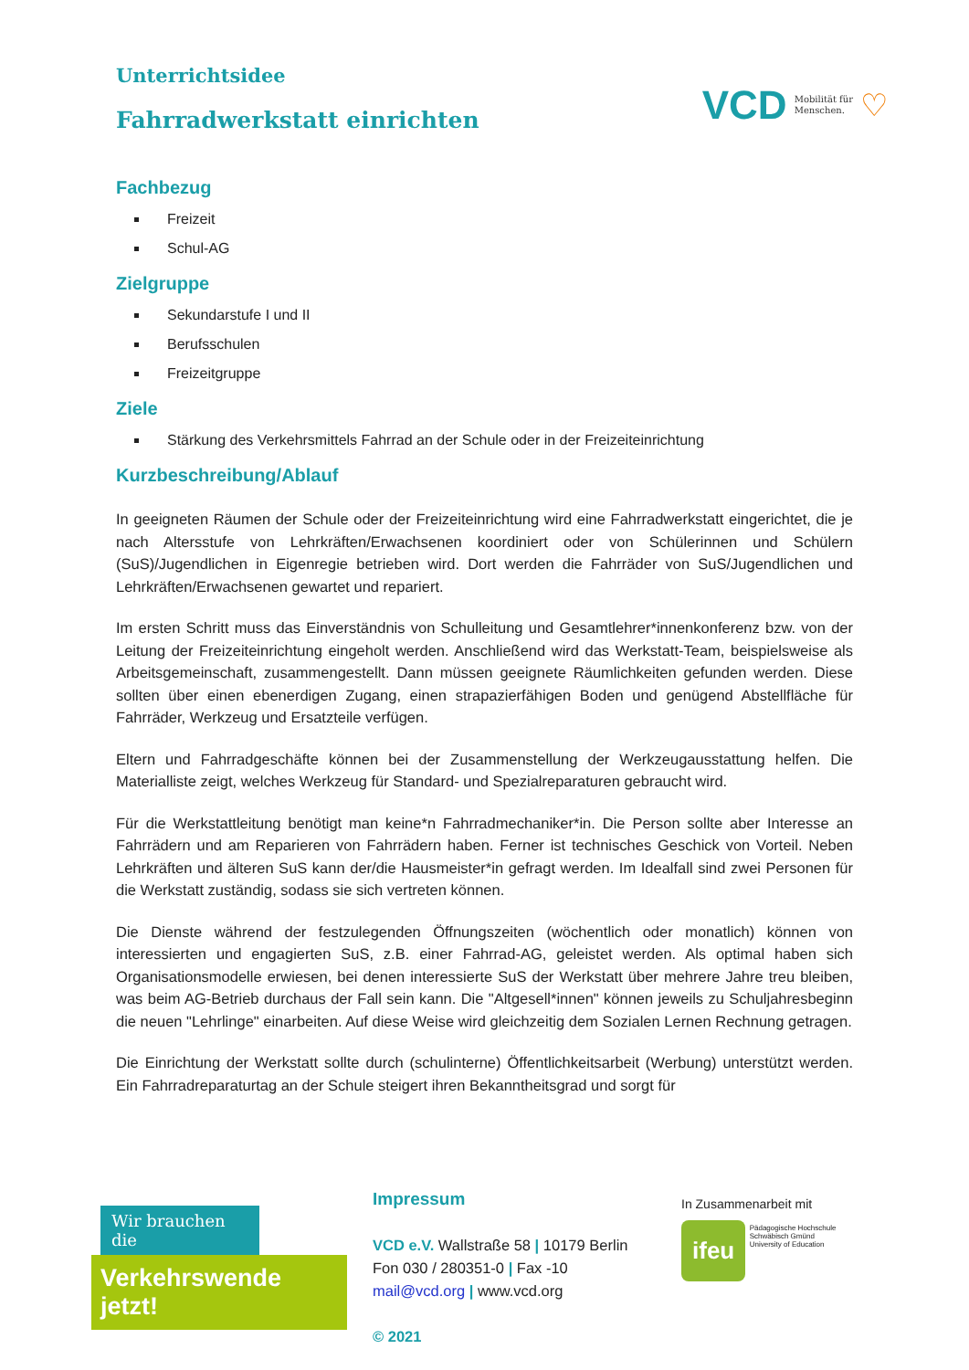Unterrichtsidee
Fahrradwerkstatt einrichten
VCD Mobilität für
Menschen. ♡
Fachbezug
Freizeit
Schul-AG
Zielgruppe
Sekundarstufe I und II
Berufsschulen
Freizeitgruppe
Ziele
Stärkung des Verkehrsmittels Fahrrad an der Schule oder in der Freizeiteinrichtung
Kurzbeschreibung/Ablauf
In geeigneten Räumen der Schule oder der Freizeiteinrichtung wird eine Fahrradwerkstatt eingerichtet, die je nach Altersstufe von Lehrkräften/Erwachsenen koordiniert oder von Schülerinnen und Schülern (SuS)/Jugendlichen in Eigenregie betrieben wird. Dort werden die Fahrräder von SuS/Jugendlichen und Lehrkräften/Erwachsenen gewartet und repariert.
Im ersten Schritt muss das Einverständnis von Schulleitung und Gesamtlehrer*innenkonferenz bzw. von der Leitung der Freizeiteinrichtung eingeholt werden. Anschließend wird das Werkstatt-Team, beispielsweise als Arbeitsgemeinschaft, zusammengestellt. Dann müssen geeignete Räumlichkeiten gefunden werden. Diese sollten über einen ebenerdigen Zugang, einen strapazierfähigen Boden und genügend Abstellfläche für Fahrräder, Werkzeug und Ersatzteile verfügen.
Eltern und Fahrradgeschäfte können bei der Zusammenstellung der Werkzeugausstattung helfen. Die Materialliste zeigt, welches Werkzeug für Standard- und Spezialreparaturen gebraucht wird.
Für die Werkstattleitung benötigt man keine*n Fahrradmechaniker*in. Die Person sollte aber Interesse an Fahrrädern und am Reparieren von Fahrrädern haben. Ferner ist technisches Geschick von Vorteil. Neben Lehrkräften und älteren SuS kann der/die Hausmeister*in gefragt werden. Im Idealfall sind zwei Personen für die Werkstatt zuständig, sodass sie sich vertreten können.
Die Dienste während der festzulegenden Öffnungszeiten (wöchentlich oder monatlich) können von interessierten und engagierten SuS, z.B. einer Fahrrad-AG, geleistet werden. Als optimal haben sich Organisationsmodelle erwiesen, bei denen interessierte SuS der Werkstatt über mehrere Jahre treu bleiben, was beim AG-Betrieb durchaus der Fall sein kann. Die "Altgesell*innen" können jeweils zu Schuljahresbeginn die neuen "Lehrlinge" einarbeiten. Auf diese Weise wird gleichzeitig dem Sozialen Lernen Rechnung getragen.
Die Einrichtung der Werkstatt sollte durch (schulinterne) Öffentlichkeitsarbeit (Werbung) unterstützt werden. Ein Fahrradreparaturtag an der Schule steigert ihren Bekanntheitsgrad und sorgt für
Wir brauchen die
Verkehrswende jetzt!
Impressum
VCD e.V. Wallstraße 58 | 10179 Berlin
Fon 030 / 280351-0 | Fax -10
mail@vcd.org | www.vcd.org
© 2021
In Zusammenarbeit mit
ifeu Pädagogische Hochschule
Schwäbisch Gmünd
University of Education